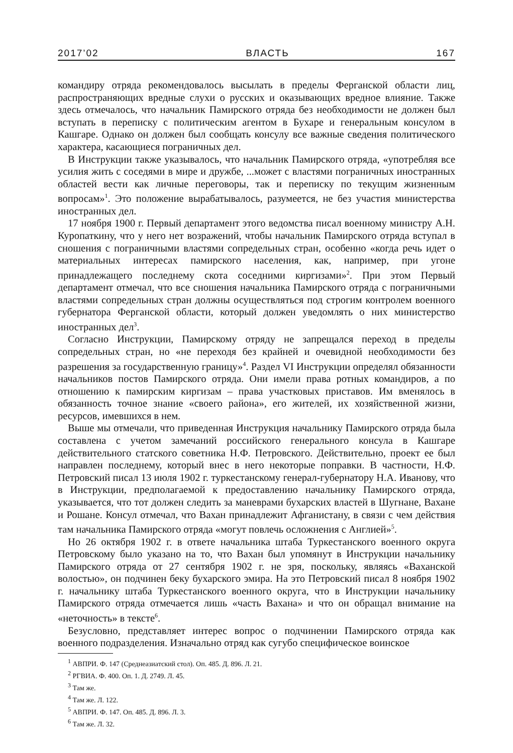2017’02 ВЛАСТЬ 167
командиру отряда рекомендовалось высылать в пределы Ферганской области лиц, распространяющих вредные слухи о русских и оказывающих вредное влияние. Также здесь отмечалось, что начальник Памирского отряда без необходимости не должен был вступать в переписку с политическим агентом в Бухаре и генеральным консулом в Кашгаре. Однако он должен был сообщать консулу все важные сведения политического характера, касающиеся пограничных дел.
В Инструкции также указывалось, что начальник Памирского отряда, «употребляя все усилия жить с соседями в мире и дружбе, ...может с властями пограничных иностранных областей вести как личные переговоры, так и переписку по текущим жизненным вопросам»<sup>1</sup>. Это положение вырабатывалось, разумеется, не без участия министерства иностранных дел.
17 ноября 1900 г. Первый департамент этого ведомства писал военному министру А.Н. Куропаткину, что у него нет возражений, чтобы начальник Памирского отряда вступал в сношения с пограничными властями сопредельных стран, особенно «когда речь идет о материальных интересах памирского населения, как, например, при угоне принадлежащего последнему скота соседними киргизами»<sup>2</sup>. При этом Первый департамент отмечал, что все сношения начальника Памирского отряда с пограничными властями сопредельных стран должны осуществляться под строгим контролем военного губернатора Ферганской области, который должен уведомлять о них министерство иностранных дел<sup>3</sup>.
Согласно Инструкции, Памирскому отряду не запрещался переход в пределы сопредельных стран, но «не переходя без крайней и очевидной необходимости без разрешения за государственную границу»<sup>4</sup>. Раздел VI Инструкции определял обязанности начальников постов Памирского отряда. Они имели права ротных командиров, а по отношению к памирским киргизам – права участковых приставов. Им вменялось в обязанность точное знание «своего района», его жителей, их хозяйственной жизни, ресурсов, имевшихся в нем.
Выше мы отмечали, что приведенная Инструкция начальнику Памирского отряда была составлена с учетом замечаний российского генерального консула в Кашгаре действительного статского советника Н.Ф. Петровского. Действительно, проект ее был направлен последнему, который внес в него некоторые поправки. В частности, Н.Ф. Петровский писал 13 июля 1902 г. туркестанскому генерал-губернатору Н.А. Иванову, что в Инструкции, предполагаемой к предоставлению начальнику Памирского отряда, указывается, что тот должен следить за маневрами бухарских властей в Шугнане, Вахане и Рошане. Консул отмечал, что Вахан принадлежит Афганистану, в связи с чем действия там начальника Памирского отряда «могут повлечь осложнения с Англией»<sup>5</sup>.
Но 26 октября 1902 г. в ответе начальника штаба Туркестанского военного округа Петровскому было указано на то, что Вахан был упомянут в Инструкции начальнику Памирского отряда от 27 сентября 1902 г. не зря, поскольку, являясь «Ваханской волостью», он подчинен беку бухарского эмира. На это Петровский писал 8 ноября 1902 г. начальнику штаба Туркестанского военного округа, что в Инструкции начальнику Памирского отряда отмечается лишь «часть Вахана» и что он обращал внимание на «неточность» в тексте<sup>6</sup>.
Безусловно, представляет интерес вопрос о подчинении Памирского отряда как военного подразделения. Изначально отряд как сугубо специфическое воинское
<sup>1</sup> АВПРИ. Ф. 147 (Среднеазиатский стол). Оп. 485. Д. 896. Л. 21.
<sup>2</sup> РГВИА. Ф. 400. Оп. 1. Д. 2749. Л. 45.
<sup>3</sup> Там же.
<sup>4</sup> Там же. Л. 122.
<sup>5</sup> АВПРИ. Ф. 147. Оп. 485. Д. 896. Л. 3.
<sup>6</sup> Там же. Л. 32.